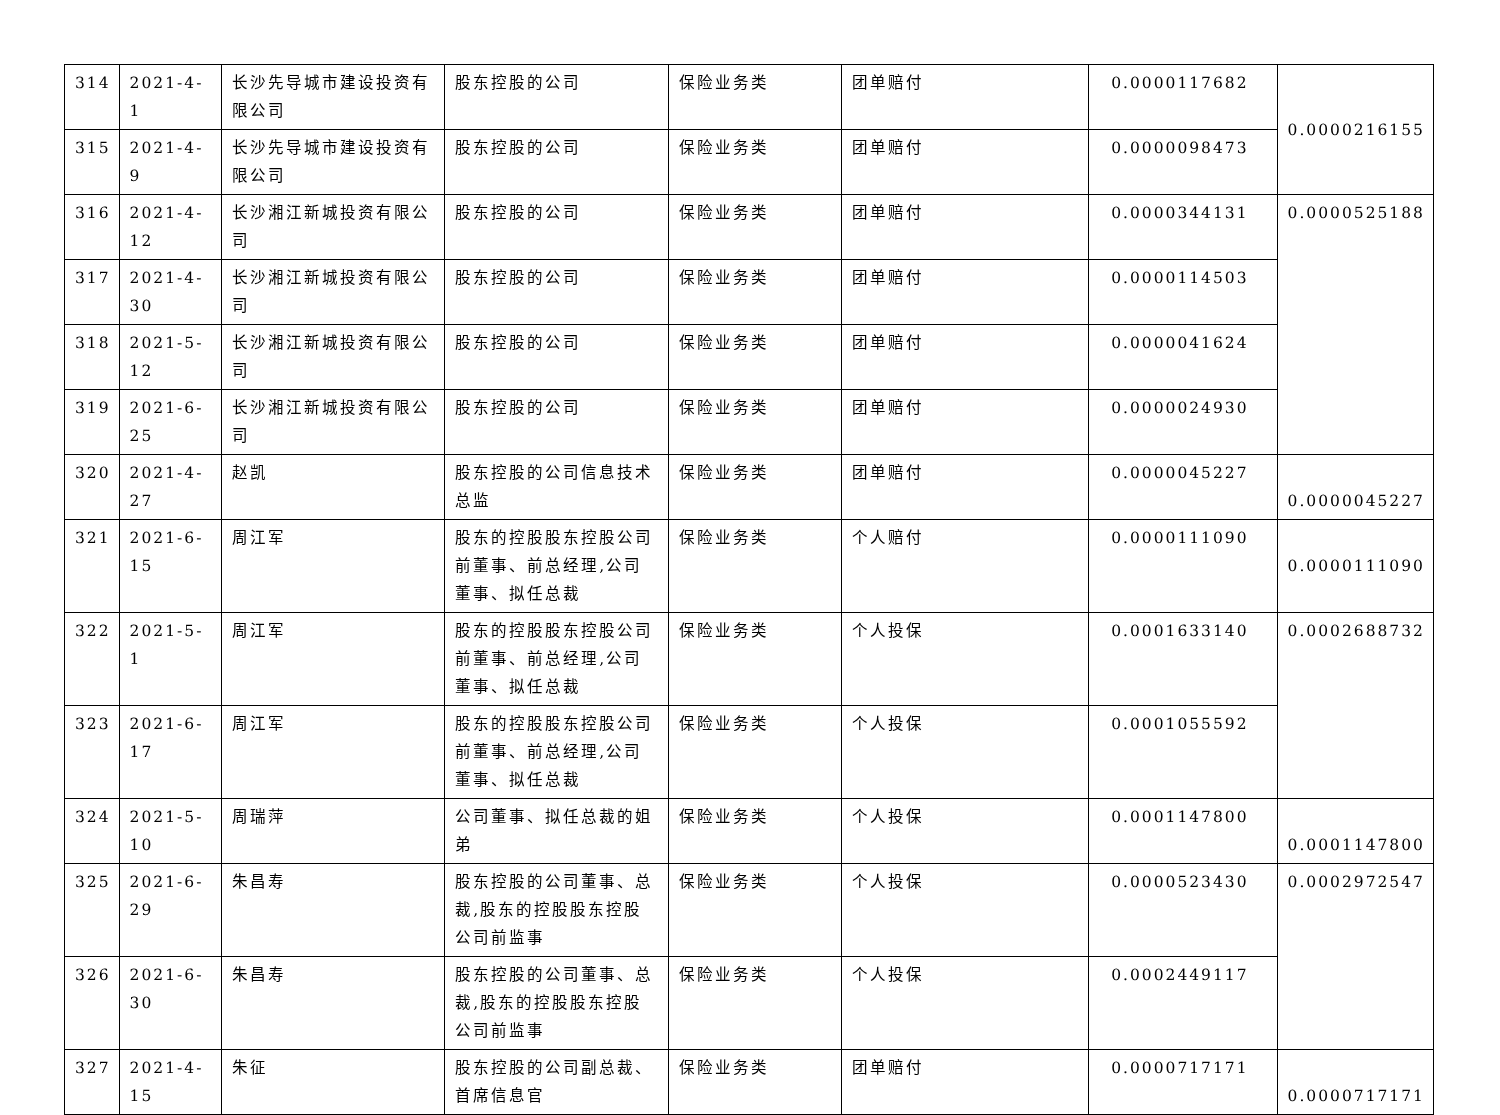| 314 | 2021-4-1 | 长沙先导城市建设投资有限公司 | 股东控股的公司 | 保险业务类 | 团单赔付 | 0.0000117682 | 0.0000216155 |
| 315 | 2021-4-9 | 长沙先导城市建设投资有限公司 | 股东控股的公司 | 保险业务类 | 团单赔付 | 0.0000098473 | |
| 316 | 2021-4-12 | 长沙湘江新城投资有限公司 | 股东控股的公司 | 保险业务类 | 团单赔付 | 0.0000344131 | 0.0000525188 |
| 317 | 2021-4-30 | 长沙湘江新城投资有限公司 | 股东控股的公司 | 保险业务类 | 团单赔付 | 0.0000114503 | |
| 318 | 2021-5-12 | 长沙湘江新城投资有限公司 | 股东控股的公司 | 保险业务类 | 团单赔付 | 0.0000041624 | |
| 319 | 2021-6-25 | 长沙湘江新城投资有限公司 | 股东控股的公司 | 保险业务类 | 团单赔付 | 0.0000024930 | |
| 320 | 2021-4-27 | 赵凯 | 股东控股的公司信息技术总监 | 保险业务类 | 团单赔付 | 0.0000045227 | 0.0000045227 |
| 321 | 2021-6-15 | 周江军 | 股东的控股股东控股公司前董事、前总经理,公司董事、拟任总裁 | 保险业务类 | 个人赔付 | 0.0000111090 | 0.0000111090 |
| 322 | 2021-5-1 | 周江军 | 股东的控股股东控股公司前董事、前总经理,公司董事、拟任总裁 | 保险业务类 | 个人投保 | 0.0001633140 | 0.0002688732 |
| 323 | 2021-6-17 | 周江军 | 股东的控股股东控股公司前董事、前总经理,公司董事、拟任总裁 | 保险业务类 | 个人投保 | 0.0001055592 | |
| 324 | 2021-5-10 | 周瑞萍 | 公司董事、拟任总裁的姐弟 | 保险业务类 | 个人投保 | 0.0001147800 | 0.0001147800 |
| 325 | 2021-6-29 | 朱昌寿 | 股东控股的公司董事、总裁,股东的控股股东控股公司前监事 | 保险业务类 | 个人投保 | 0.0000523430 | 0.0002972547 |
| 326 | 2021-6-30 | 朱昌寿 | 股东控股的公司董事、总裁,股东的控股股东控股公司前监事 | 保险业务类 | 个人投保 | 0.0002449117 | |
| 327 | 2021-4-15 | 朱征 | 股东控股的公司副总裁、首席信息官 | 保险业务类 | 团单赔付 | 0.0000717171 | 0.0000717171 |